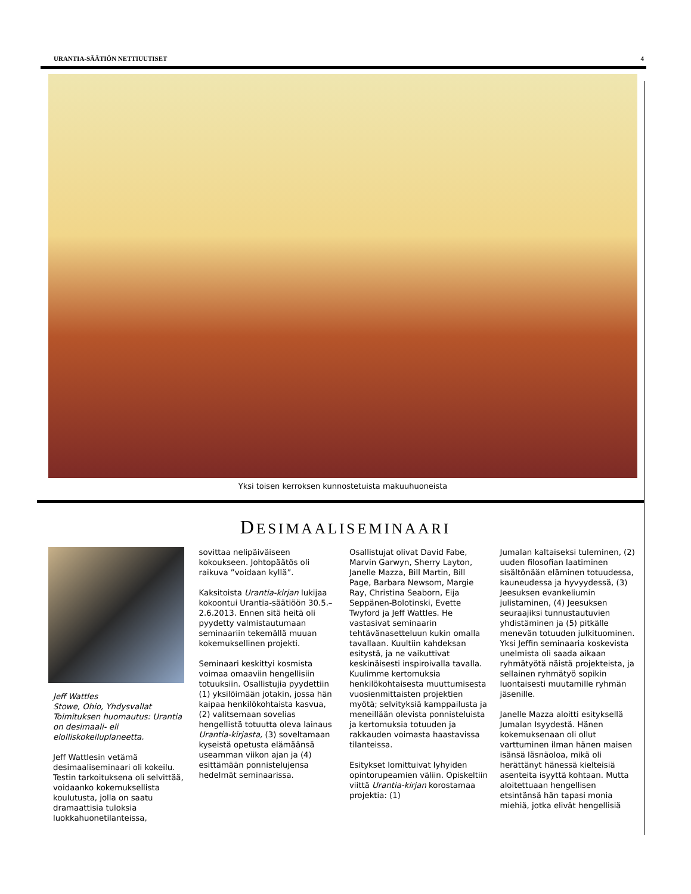URANTIA-SÄÄTIÖN NETTIUUTISET 4
Yksi toisen kerroksen kunnostetuista makuuhuoneista
DESIMAALISEMINAARI
Jeff Wattles
Stowe, Ohio, Yhdysvallat
Toimituksen huomautus: Urantia on desimaali- eli elolliskokeiluplaneetta.
Jeff Wattlesin vetämä desimaaliseminaari oli kokeilu. Testin tarkoituksena oli selvittää, voidaanko kokemuksellista koulutusta, jolla on saatu dramaattisia tuloksia luokkahuonetilanteissa,
sovittaa nelipäiväiseen kokoukseen. Johtopäätös oli raikuva ”voidaan kyllä”.
Kaksitoista Urantia-kirjan lukijaa kokoontui Urantia-säätiöön 30.5.–2.6.2013. Ennen sitä heitä oli pyydetty valmistautumaan seminaariin tekemällä muuan kokemuksellinen projekti.
Seminaari keskittyi kosmista voimaa omaaviin hengellisiin totuuksiin. Osallistujia pyydettiin (1) yksilöimään jotakin, jossa hän kaipaa henkilökohtaista kasvua, (2) valitsemaan sovelias hengellistä totuutta oleva lainaus Urantia-kirjasta, (3) soveltamaan kyseistä opetusta elämäänsä useamman viikon ajan ja (4) esittämään ponnistelujensa hedelmät seminaarissa.
Osallistujat olivat David Fabe, Marvin Garwyn, Sherry Layton, Janelle Mazza, Bill Martin, Bill Page, Barbara Newsom, Margie Ray, Christina Seaborn, Eija Seppänen-Bolotinski, Evette Twyford ja Jeff Wattles. He vastasivat seminaarin tehtävänasetteluun kukin omalla tavallaan. Kuultiin kahdeksan esitystä, ja ne vaikuttivat keskinäisesti inspiroivalla tavalla. Kuulimme kertomuksia henkilökohtaisesta muuttumisesta vuosienmittaisten projektien myötä; selvityksiä kamppailusta ja meneillään olevista ponnisteluista ja kertomuksia totuuden ja rakkauden voimasta haastavissa tilanteissa.
Esitykset lomittuivat lyhyiden opintorupeamien väliin. Opiskeltiin viittä Urantia-kirjan korostamaa projektia: (1)
Jumalan kaltaiseksi tuleminen, (2) uuden filosofian laatiminen sisältönään eläminen totuudessa, kauneudessa ja hyvyydessä, (3) Jeesuksen evankeliumin julistaminen, (4) Jeesuksen seuraajiksi tunnustautuvien yhdistäminen ja (5) pitkälle menevän totuuden julkituominen. Yksi Jeffin seminaaria koskevista unelmista oli saada aikaan ryhmätyötä näistä projekteista, ja sellainen ryhmätyö sopikin luontaisesti muutamille ryhmän jäsenille.
Janelle Mazza aloitti esityksellä Jumalan Isyydestä. Hänen kokemuksenaan oli ollut varttuminen ilman hänen maisen isänsä läsnäoloa, mikä oli herättänyt hänessä kielteisiä asenteita isyyttä kohtaan. Mutta aloitettuaan hengellisen etsintänsä hän tapasi monia miehiä, jotka elivät hengellisiä